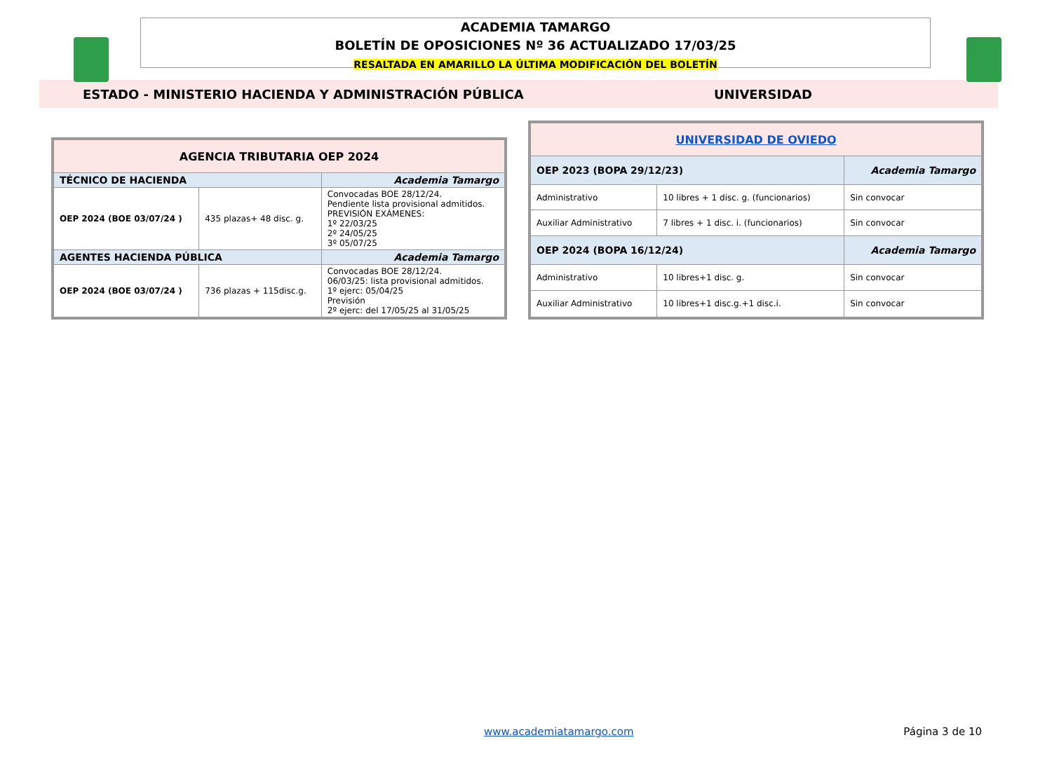ACADEMIA TAMARGO
BOLETÍN DE OPOSICIONES Nº 36 ACTUALIZADO 17/03/25
RESALTADA EN AMARILLO LA ÚLTIMA MODIFICACIÓN DEL BOLETÍN
ESTADO - MINISTERIO HACIENDA Y ADMINISTRACIÓN PÚBLICA UNIVERSIDAD
| AGENCIA TRIBUTARIA OEP 2024 | | |
| TÉCNICO DE HACIENDA | | Academia Tamargo |
| OEP 2024 (BOE 03/07/24 ) | 435 plazas+ 48 disc. g. | Convocadas BOE 28/12/24. Pendiente lista provisional admitidos. PREVISIÓN EXÁMENES: 1º 22/03/25 2º 24/05/25 3º 05/07/25 |
| AGENTES HACIENDA PÚBLICA | | Academia Tamargo |
| OEP 2024 (BOE 03/07/24 ) | 736 plazas + 115disc.g. | Convocadas BOE 28/12/24. 06/03/25: lista provisional admitidos. 1º ejerc: 05/04/25 Previsión 2º ejerc: del 17/05/25 al 31/05/25 |
| UNIVERSIDAD DE OVIEDO | | |
| OEP 2023 (BOPA 29/12/23) | | Academia Tamargo |
| Administrativo | 10 libres + 1 disc. g. (funcionarios) | Sin convocar |
| Auxiliar Administrativo | 7 libres + 1 disc. i. (funcionarios) | Sin convocar |
| OEP 2024 (BOPA 16/12/24) | | Academia Tamargo |
| Administrativo | 10 libres+1 disc. g. | Sin convocar |
| Auxiliar Administrativo | 10 libres+1 disc.g.+1 disc.i. | Sin convocar |
www.academiatamargo.com Página 3 de 10